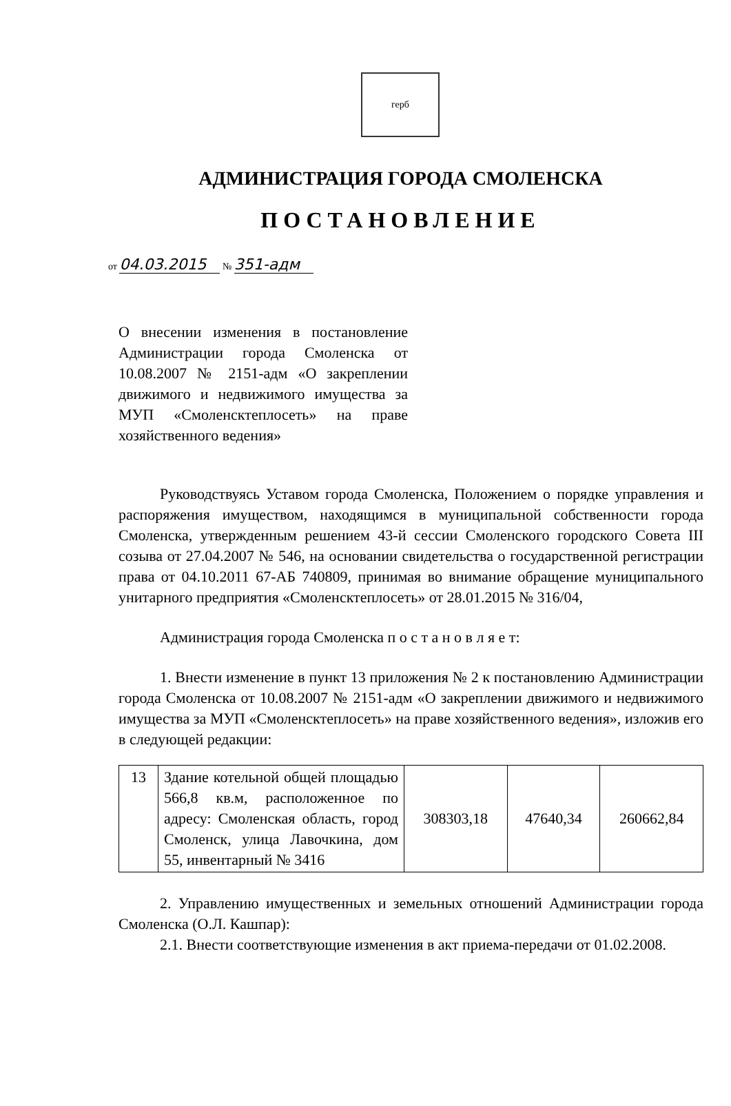герб
АДМИНИСТРАЦИЯ ГОРОДА СМОЛЕНСКА
ПОСТАНОВЛЕНИЕ
от 04.03.2015 № 351-адм
О внесении изменения в постановление Администрации города Смоленска от 10.08.2007 № 2151-адм «О закреплении движимого и недвижимого имущества за МУП «Смоленсктеплосеть» на праве хозяйственного ведения»
Руководствуясь Уставом города Смоленска, Положением о порядке управления и распоряжения имуществом, находящимся в муниципальной собственности города Смоленска, утвержденным решением 43-й сессии Смоленского городского Совета III созыва от 27.04.2007 № 546, на основании свидетельства о государственной регистрации права от 04.10.2011 67-АБ 740809, принимая во внимание обращение муниципального унитарного предприятия «Смоленсктеплосеть» от 28.01.2015 № 316/04,
Администрация города Смоленска п о с т а н о в л я е т:
1. Внести изменение в пункт 13 приложения № 2 к постановлению Администрации города Смоленска от 10.08.2007 № 2151-адм «О закреплении движимого и недвижимого имущества за МУП «Смоленсктеплосеть» на праве хозяйственного ведения», изложив его в следующей редакции:
| 13 | Здание котельной общей площадью 566,8 кв.м, расположенное по адресу: Смоленская область, город Смоленск, улица Лавочкина, дом 55, инвентарный № 3416 | 308303,18 | 47640,34 | 260662,84 |
2. Управлению имущественных и земельных отношений Администрации города Смоленска (О.Л. Кашпар):
2.1. Внести соответствующие изменения в акт приема-передачи от 01.02.2008.